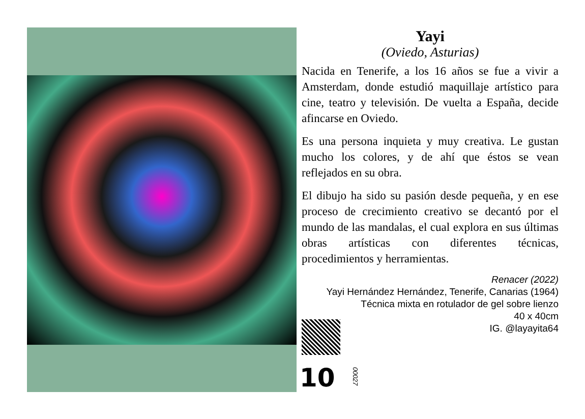Yayi
(Oviedo, Asturias)
Nacida en Tenerife, a los 16 años se fue a vivir a Amsterdam, donde estudió maquillaje artístico para cine, teatro y televisión. De vuelta a España, decide afincarse en Oviedo.
Es una persona inquieta y muy creativa. Le gustan mucho los colores, y de ahí que éstos se vean reflejados en su obra.
El dibujo ha sido su pasión desde pequeña, y en ese proceso de crecimiento creativo se decantó por el mundo de las mandalas, el cual explora en sus últimas obras artísticas con diferentes técnicas, procedimientos y herramientas.
Renacer (2022)
Yayi Hernández Hernández, Tenerife, Canarias (1964)
Técnica mixta en rotulador de gel sobre lienzo
40 x 40cm
IG. @layayita64
10
00027